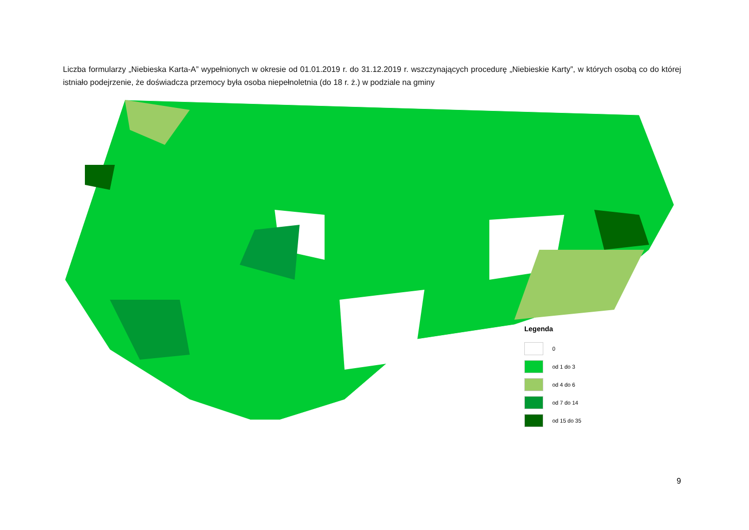Liczba formularzy „Niebieska Karta-A” wypełnionych w okresie od 01.01.2019 r. do 31.12.2019 r. wszczynających procedurę „Niebieskie Karty”, w których osobą co do której istniało podejrzenie, że doświadcza przemocy była osoba niepełnoletnia (do 18 r. ż.) w podziale na gminy
Legenda
0
od 1 do 3
od 4 do 6
od 7 do 14
od 15 do 35
9